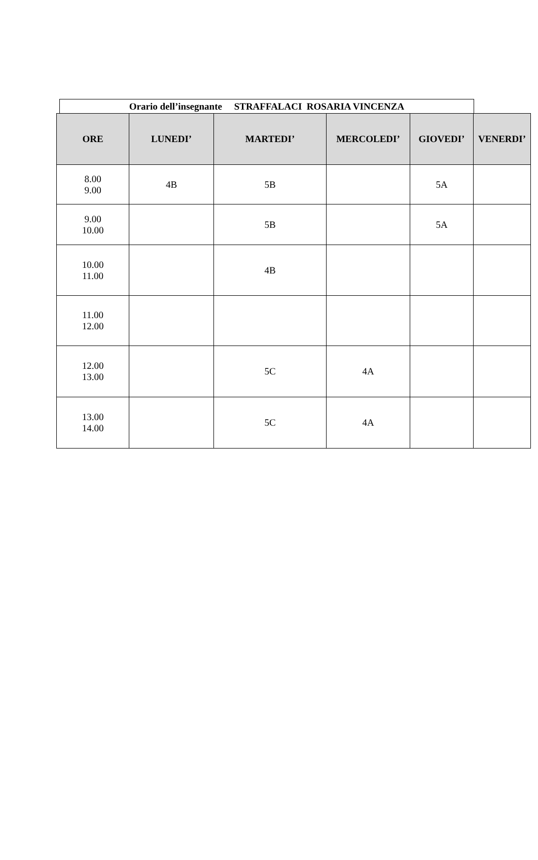Orario dell’insegnante STRAFFALACI ROSARIA VINCENZA
| ORE | LUNEDI’ | MARTEDI’ | MERCOLEDI’ | GIOVEDI’ | VENERDI’ |
| --- | --- | --- | --- | --- | --- |
| 8.00 9.00 | 4B | 5B | | 5A | |
| 9.00 10.00 | | 5B | | 5A | |
| 10.00 11.00 | | 4B | | | |
| 11.00 12.00 | | | | | |
| 12.00 13.00 | | 5C | 4A | | |
| 13.00 14.00 | | 5C | 4A | | |